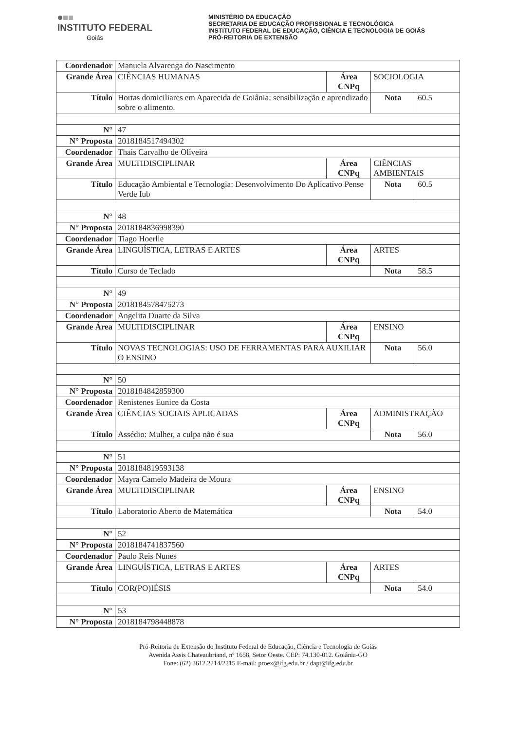INSTITUTO FEDERAL
Goiás
MINISTÉRIO DA EDUCAÇÃO
SECRETARIA DE EDUCAÇÃO PROFISSIONAL E TECNOLÓGICA
INSTITUTO FEDERAL DE EDUCAÇÃO, CIÊNCIA E TECNOLOGIA DE GOIÁS
PRÓ-REITORIA DE EXTENSÃO
| Coordenador | Manuela Alvarenga do Nascimento | | | |
| Grande Área | CIÊNCIAS HUMANAS | Área CNPq | SOCIOLOGIA | |
| Título | Hortas domiciliares em Aparecida de Goiânia: sensibilização e aprendizado sobre o alimento. | | Nota | 60.5 |
| N° | 47 | | | |
| N° Proposta | 2018184517494302 | | | |
| Coordenador | Thais Carvalho de Oliveira | | | |
| Grande Área | MULTIDISCIPLINAR | Área CNPq | CIÊNCIAS AMBIENTAIS | |
| Título | Educação Ambiental e Tecnologia: Desenvolvimento Do Aplicativo Pense Verde Iub | | Nota | 60.5 |
| N° | 48 | | | |
| N° Proposta | 2018184836998390 | | | |
| Coordenador | Tiago Hoerlle | | | |
| Grande Área | LINGUÍSTICA, LETRAS E ARTES | Área CNPq | ARTES | |
| Título | Curso de Teclado | | Nota | 58.5 |
| N° | 49 | | | |
| N° Proposta | 2018184578475273 | | | |
| Coordenador | Angelita Duarte da Silva | | | |
| Grande Área | MULTIDISCIPLINAR | Área CNPq | ENSINO | |
| Título | NOVAS TECNOLOGIAS: USO DE FERRAMENTAS PARA AUXILIAR O ENSINO | | Nota | 56.0 |
| N° | 50 | | | |
| N° Proposta | 2018184842859300 | | | |
| Coordenador | Renistenes Eunice da Costa | | | |
| Grande Área | CIÊNCIAS SOCIAIS APLICADAS | Área CNPq | ADMINISTRAÇÃO | |
| Título | Assédio: Mulher, a culpa não é sua | | Nota | 56.0 |
| N° | 51 | | | |
| N° Proposta | 2018184819593138 | | | |
| Coordenador | Mayra Camelo Madeira de Moura | | | |
| Grande Área | MULTIDISCIPLINAR | Área CNPq | ENSINO | |
| Título | Laboratorio Aberto de Matemática | | Nota | 54.0 |
| N° | 52 | | | |
| N° Proposta | 2018184741837560 | | | |
| Coordenador | Paulo Reis Nunes | | | |
| Grande Área | LINGUÍSTICA, LETRAS E ARTES | Área CNPq | ARTES | |
| Título | COR(PO)IÉSIS | | Nota | 54.0 |
| N° | 53 | | | |
| N° Proposta | 2018184798448878 | | | |
Pró-Reitoria de Extensão do Instituto Federal de Educação, Ciência e Tecnologia de Goiás
Avenida Assis Chateaubriand, nº 1658, Setor Oeste. CEP: 74.130-012. Goiânia-GO
Fone: (62) 3612.2214/2215 E-mail: proex@ifg.edu.br / dapt@ifg.edu.br